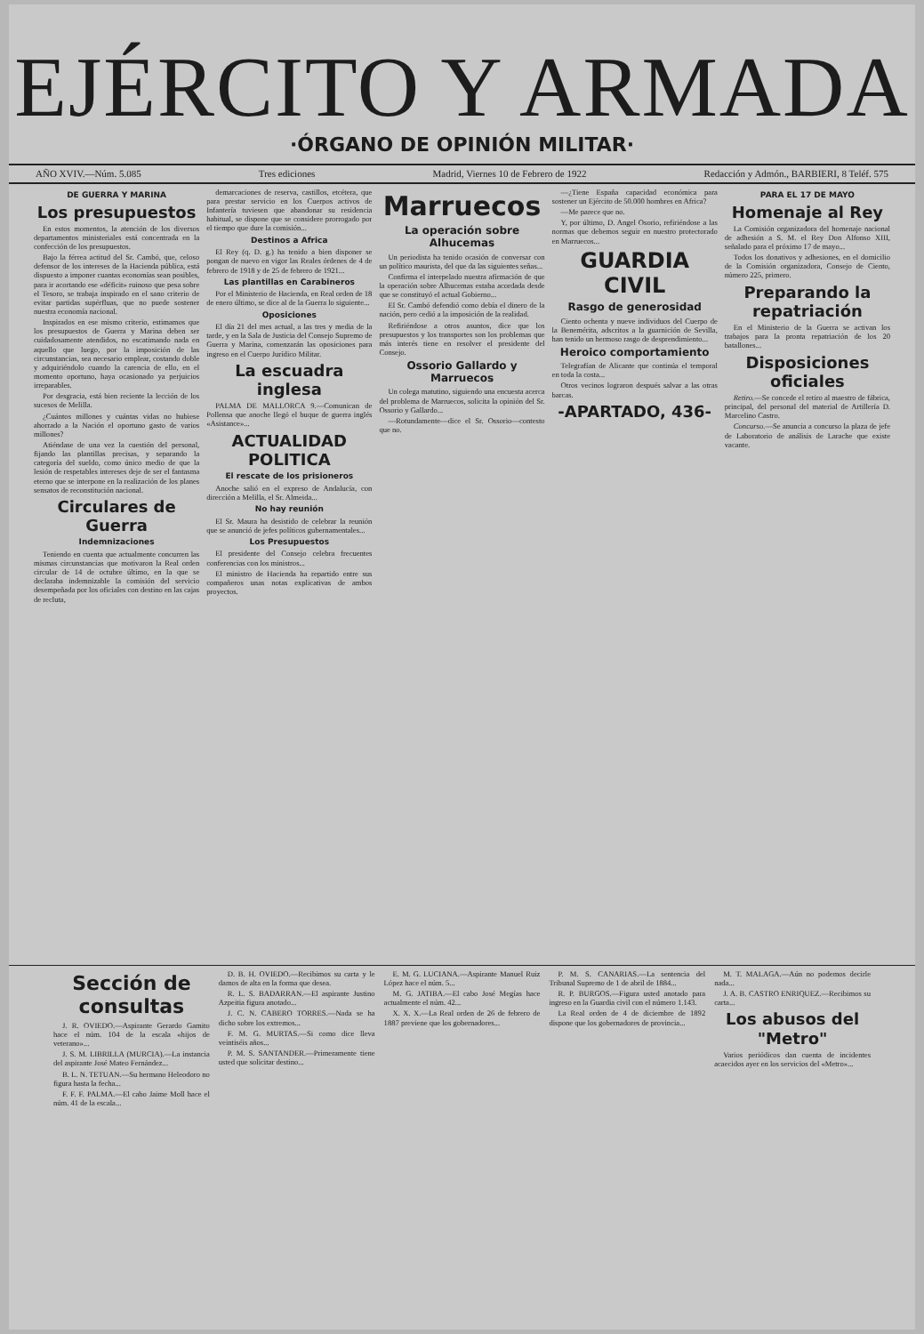EJÉRCITO Y ARMADA
·ÓRGANO DE OPINIÓN MILITAR·
AÑO XVIV.—Núm. 5.085 Tres ediciones Madrid, Viernes 10 de Febrero de 1922 Redacción y Admón., BARBIERI, 8 Teléf. 575
DE GUERRA Y MARINA
Los presupuestos
En estos momentos, la atención de los diversos departamentos ministeriales está concentrada en la confección de los presupuestos.
Bajo la férrea actitud del Sr. Cambó, que, celoso defensor de los intereses de la Hacienda pública, está dispuesto a imponer cuantas economías sean posibles, para ir acortando ese «déficit» ruinoso que pesa sobre el Tesoro, se trabaja inspirado en el sano criterio de evitar partidas supérfluas, que no puede sostener nuestra economía nacional.
Inspirados en ese mismo criterio, estimamos que los presupuestos de Guerra y Marina deben ser cuidadosamente atendidos, no escatimando nada en aquello que luego, por la imposición de las circunstancias, sea necesario emplear, costando doble y adquiriéndolo cuando la carencia de ello, en el momento oportuno, haya ocasionado ya perjuicios irreparables.
Por desgracia, está bien reciente la lección de los sucesos de Melilla.
¿Cuántos millones y cuántas vidas no hubiese ahorrado a la Nación el oportuno gasto de varios millones?
Atiéndase de una vez la cuestión del personal, fijando las plantillas precisas, y separando la categoría del sueldo, como único medio de que la lesión de respetables intereses deje de ser el fantasma eterno que se interpone en la realización de los planes sensatos de reconstitución nacional.
Circulares de Guerra
Indemnizaciones
Teniendo en cuenta que actualmente concurren las mismas circunstancias que motivaron la Real orden circular de 14 de octubre último, en la que se declaraba indemnizable la comisión del servicio desempeñada por los oficiales con destino en las cajas de recluta,
demarcaciones de reserva, castillos, etcétera, que para prestar servicio en los Cuerpos activos de Infantería tuviesen que abandonar su residencia habitual, se dispone que se considere prorrogado por el tiempo que dure la comisión...
Destinos a Africa
El Rey (q. D. g.) ha tenido a bien disponer se pongan de nuevo en vigor las Reales órdenes de 4 de febrero de 1918 y de 25 de febrero de 1921...
Las plantillas en Carabineros
Por el Ministerio de Hacienda, en Real orden de 18 de enero último, se dice al de la Guerra lo siguiente...
Oposiciones
El día 21 del mes actual, a las tres y media de la tarde, y en la Sala de Justicia del Consejo Supremo de Guerra y Marina, comenzarán las oposiciones para ingreso en el Cuerpo Jurídico Militar.
La escuadra inglesa
PALMA DE MALLORCA 9.—Comunican de Pollensa que anoche llegó el buque de guerra inglés «Asistance»...
ACTUALIDAD POLITICA
El rescate de los prisioneros
Anoche salió en el expreso de Andalucía, con dirección a Melilla, el Sr. Almeida...
No hay reunión
El Sr. Maura ha desistido de celebrar la reunión que se anunció de jefes políticos gubernamentales...
Los Presupuestos
El presidente del Consejo celebra frecuentes conferencias con los ministros...
El ministro de Hacienda ha repartido entre sus compañeros unas notas explicativas de ambos proyectos.
Marruecos
La operación sobre Alhucemas
Un periodista ha tenido ocasión de conversar con un político maurista, del que da las siguientes señas...
Confirma el interpelado nuestra afirmación de que la operación sobre Alhucemas estaba acordada desde que se constituyó el actual Gobierno...
El Sr. Cambó defendió como debía el dinero de la nación, pero cedió a la imposición de la realidad.
Refiriéndose a otros asuntos, dice que los presupuestos y los transportes son los problemas que más interés tiene en resolver el presidente del Consejo.
Ossorio Gallardo y Marruecos
Un colega matutino, siguiendo una encuesta acerca del problema de Marruecos, solicita la opinión del Sr. Ossorio y Gallardo...
—Rotundamente—dice el Sr. Ossorio—contesto que no.
—¿Tiene España capacidad económica para sostener un Ejército de 50.000 hombres en Africa?
—Me parece que no.
Y, por último, D. Angel Osorio, refiriéndose a las normas que debemos seguir en nuestro protectorado en Marruecos...
GUARDIA CIVIL
Rasgo de generosidad
Ciento ochenta y nueve individuos del Cuerpo de la Benemérita, adscritos a la guarnición de Sevilla, han tenido un hermoso rasgo de desprendimiento...
Heroico comportamiento
Telegrafían de Alicante que continúa el temporal en toda la costa...
Otros vecinos lograron después salvar a las otras barcas.
-APARTADO, 436-
PARA EL 17 DE MAYO
Homenaje al Rey
La Comisión organizadora del homenaje nacional de adhesión a S. M. el Rey Don Alfonso XIII, señalado para el próximo 17 de mayo...
Todos los donativos y adhesiones, en el domicilio de la Comisión organizadora, Consejo de Ciento, número 225, primero.
Preparando la repatriación
En el Ministerio de la Guerra se activan los trabajos para la pronta repatriación de los 20 batallones...
Disposiciones oficiales
Retiro.—Se concede el retiro al maestro de fábrica, principal, del personal del material de Artillería D. Marcelino Castro.
Concurso.—Se anuncia a concurso la plaza de jefe de Laboratorio de análisis de Larache que existe vacante.
Sección de consultas
J. R. OVIEDO.—Aspirante Gerardo Gamito hace el núm. 104 de la escala «hijos de veterano»...
J. S. M. LIBRILLA (MURCIA).—La instancia del aspirante José Mateo Fernández...
B. L. N. TETUAN.—Su hermano Heleodoro no figura hasta la fecha...
F. F. F. PALMA.—El cabo Jaime Moll hace el núm. 41 de la escala...
D. B. H. OVIEDO.—Recibimos su carta y le damos de alta en la forma que desea.
R. L. S. BADARRAN.—El aspirante Justino Azpeitia figura anotado...
J. C. N. CABERO TORRES.—Nada se ha dicho sobre los extremos...
F. M. G. MURTAS.—Si como dice lleva veintiséis años...
P. M. S. SANTANDER.—Primeramente tiene usted que solicitar destino...
E. M. G. LUCIANA.—Aspirante Manuel Ruiz López hace el núm. 5...
M. G. JATIBA.—El cabo José Megías hace actualmente el núm. 42...
X. X. X.—La Real orden de 26 de febrero de 1887 previene que los gobernadores...
P. M. S. CANARIAS.—La sentencia del Tribunal Supremo de 1 de abril de 1884...
R. P. BURGOS.—Figura usted anotado para ingreso en la Guardia civil con el número 1.143.
La Real orden de 4 de diciembre de 1892 dispone que los gobernadores de provincia...
M. T. MALAGA.—Aún no podemos decirle nada...
J. A. B. CASTRO ENRIQUEZ.—Recibimos su carta...
Los abusos del "Metro"
Varios periódicos dan cuenta de incidentes acaecidos ayer en los servicios del «Metro»...